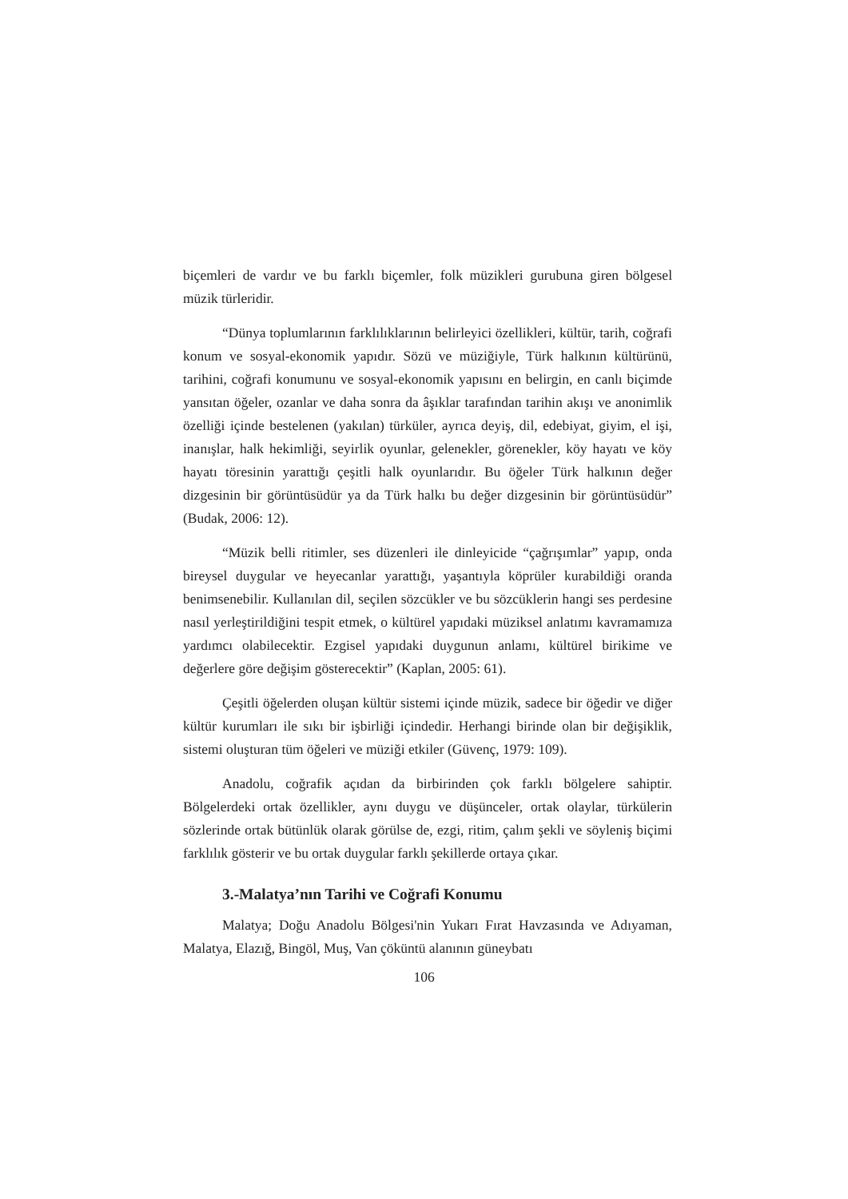biçemleri de vardır ve bu farklı biçemler, folk müzikleri gurubuna giren bölgesel müzik türleridir.
“Dünya toplumlarının farklılıklarının belirleyici özellikleri, kültür, tarih, coğrafi konum ve sosyal-ekonomik yapıdır. Sözü ve müziğiyle, Türk halkının kültürünü, tarihini, coğrafi konumunu ve sosyal-ekonomik yapısını en belirgin, en canlı biçimde yansıtan öğeler, ozanlar ve daha sonra da âşıklar tarafından tarihin akışı ve anonimlik özelliği içinde bestelenen (yakılan) türküler, ayrıca deyiş, dil, edebiyat, giyim, el işi, inanışlar, halk hekimliği, seyirlik oyunlar, gelenekler, görenekler, köy hayatı ve köy hayatı töresinin yarattığı çeşitli halk oyunlarıdır. Bu öğeler Türk halkının değer dizgesinin bir görüntüsüdür ya da Türk halkı bu değer dizgesinin bir görüntüsüdür” (Budak, 2006: 12).
“Müzik belli ritimler, ses düzenleri ile dinleyicide “çağrışımlar” yapıp, onda bireysel duygular ve heyecanlar yarattığı, yaşantıyla köprüler kurabildiği oranda benimsenebilir. Kullanılan dil, seçilen sözcükler ve bu sözcüklerin hangi ses perdesine nasıl yerleştirildiğini tespit etmek, o kültürel yapıdaki müziksel anlatımı kavramamıza yardımcı olabilecektir. Ezgisel yapıdaki duygunun anlamı, kültürel birikime ve değerlere göre değişim gösterecektir” (Kaplan, 2005: 61).
Çeşitli öğelerden oluşan kültür sistemi içinde müzik, sadece bir öğedir ve diğer kültür kurumları ile sıkı bir işbirliği içindedir. Herhangi birinde olan bir değişiklik, sistemi oluşturan tüm öğeleri ve müziği etkiler (Güvenç, 1979: 109).
Anadolu, coğrafik açıdan da birbirinden çok farklı bölgelere sahiptir. Bölgelerdeki ortak özellikler, aynı duygu ve düşünceler, ortak olaylar, türkülerin sözlerinde ortak bütünlük olarak görülse de, ezgi, ritim, çalım şekli ve söyleniş biçimi farklılık gösterir ve bu ortak duygular farklı şekillerde ortaya çıkar.
3.-Malatya’nın Tarihi ve Coğrafi Konumu
Malatya; Doğu Anadolu Bölgesi'nin Yukarı Fırat Havzasında ve Adıyaman, Malatya, Elazığ, Bingöl, Muş, Van çöküntü alanının güneybatı
106